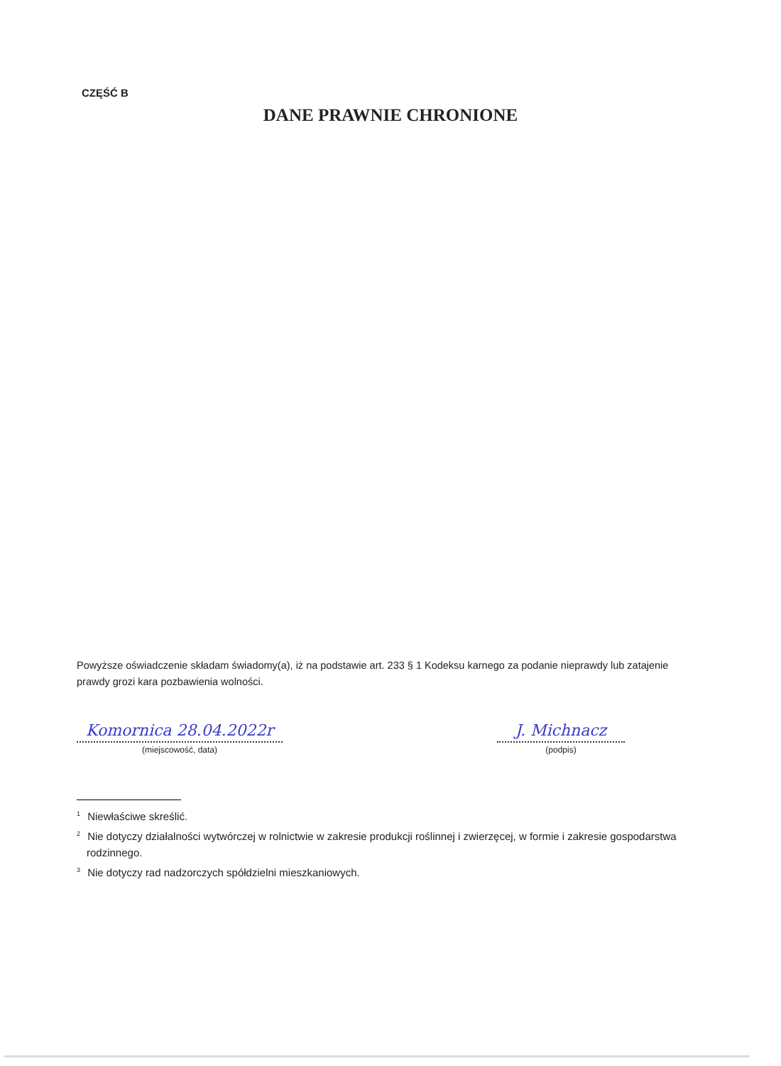CZĘŚĆ B
DANE PRAWNIE CHRONIONE
Powyższe oświadczenie składam świadomy(a), iż na podstawie art. 233 § 1 Kodeksu karnego za podanie nieprawdy lub zatajenie prawdy grozi kara pozbawienia wolności.
Komornica 28.04.2022r
(miejscowość, data)
J. Michnacz
(podpis)
<sup>1</sup> Niewłaściwe skreślić.
<sup>2</sup> Nie dotyczy działalności wytwórczej w rolnictwie w zakresie produkcji roślinnej i zwierzęcej, w formie i zakresie gospodarstwa rodzinnego.
<sup>3</sup> Nie dotyczy rad nadzorczych spółdzielni mieszkaniowych.